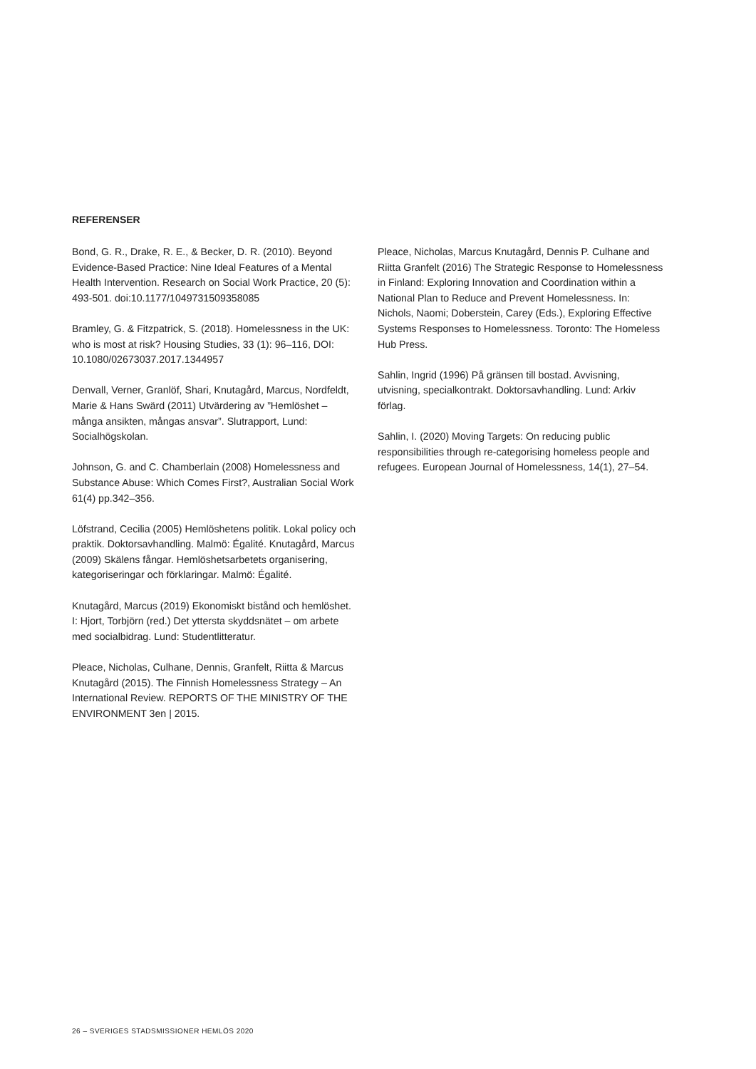REFERENSER
Bond, G. R., Drake, R. E., & Becker, D. R. (2010). Beyond Evidence-Based Practice: Nine Ideal Features of a Mental Health Intervention. Research on Social Work Practice, 20 (5): 493-501. doi:10.1177/1049731509358085
Bramley, G. & Fitzpatrick, S. (2018). Homelessness in the UK: who is most at risk? Housing Studies, 33 (1): 96–116, DOI: 10.1080/02673037.2017.1344957
Denvall, Verner, Granlöf, Shari, Knutagård, Marcus, Nordfeldt, Marie & Hans Swärd (2011) Utvärdering av ”Hemlöshet – många ansikten, mångas ansvar”. Slutrapport, Lund: Socialhögskolan.
Johnson, G. and C. Chamberlain (2008) Homelessness and Substance Abuse: Which Comes First?, Australian Social Work 61(4) pp.342–356.
Löfstrand, Cecilia (2005) Hemlöshetens politik. Lokal policy och praktik. Doktorsavhandling. Malmö: Égalité. Knutagård, Marcus (2009) Skälens fångar. Hemlöshetsarbetets organisering, kategoriseringar och förklaringar. Malmö: Égalité.
Knutagård, Marcus (2019) Ekonomiskt bistånd och hemlöshet. I: Hjort, Torbjörn (red.) Det yttersta skyddsnätet – om arbete med socialbidrag. Lund: Studentlitteratur.
Pleace, Nicholas, Culhane, Dennis, Granfelt, Riitta & Marcus Knutagård (2015). The Finnish Homelessness Strategy – An International Review. REPORTS OF THE MINISTRY OF THE ENVIRONMENT 3en | 2015.
Pleace, Nicholas, Marcus Knutagård, Dennis P. Culhane and Riitta Granfelt (2016) The Strategic Response to Homelessness in Finland: Exploring Innovation and Coordination within a National Plan to Reduce and Prevent Homelessness. In: Nichols, Naomi; Doberstein, Carey (Eds.), Exploring Effective Systems Responses to Homelessness. Toronto: The Homeless Hub Press.
Sahlin, Ingrid (1996) På gränsen till bostad. Avvisning, utvisning, specialkontrakt. Doktorsavhandling. Lund: Arkiv förlag.
Sahlin, I. (2020) Moving Targets: On reducing public responsibilities through re-categorising homeless people and refugees. European Journal of Homelessness, 14(1), 27–54.
26 – SVERIGES STADSMISSIONER HEMLÖS 2020